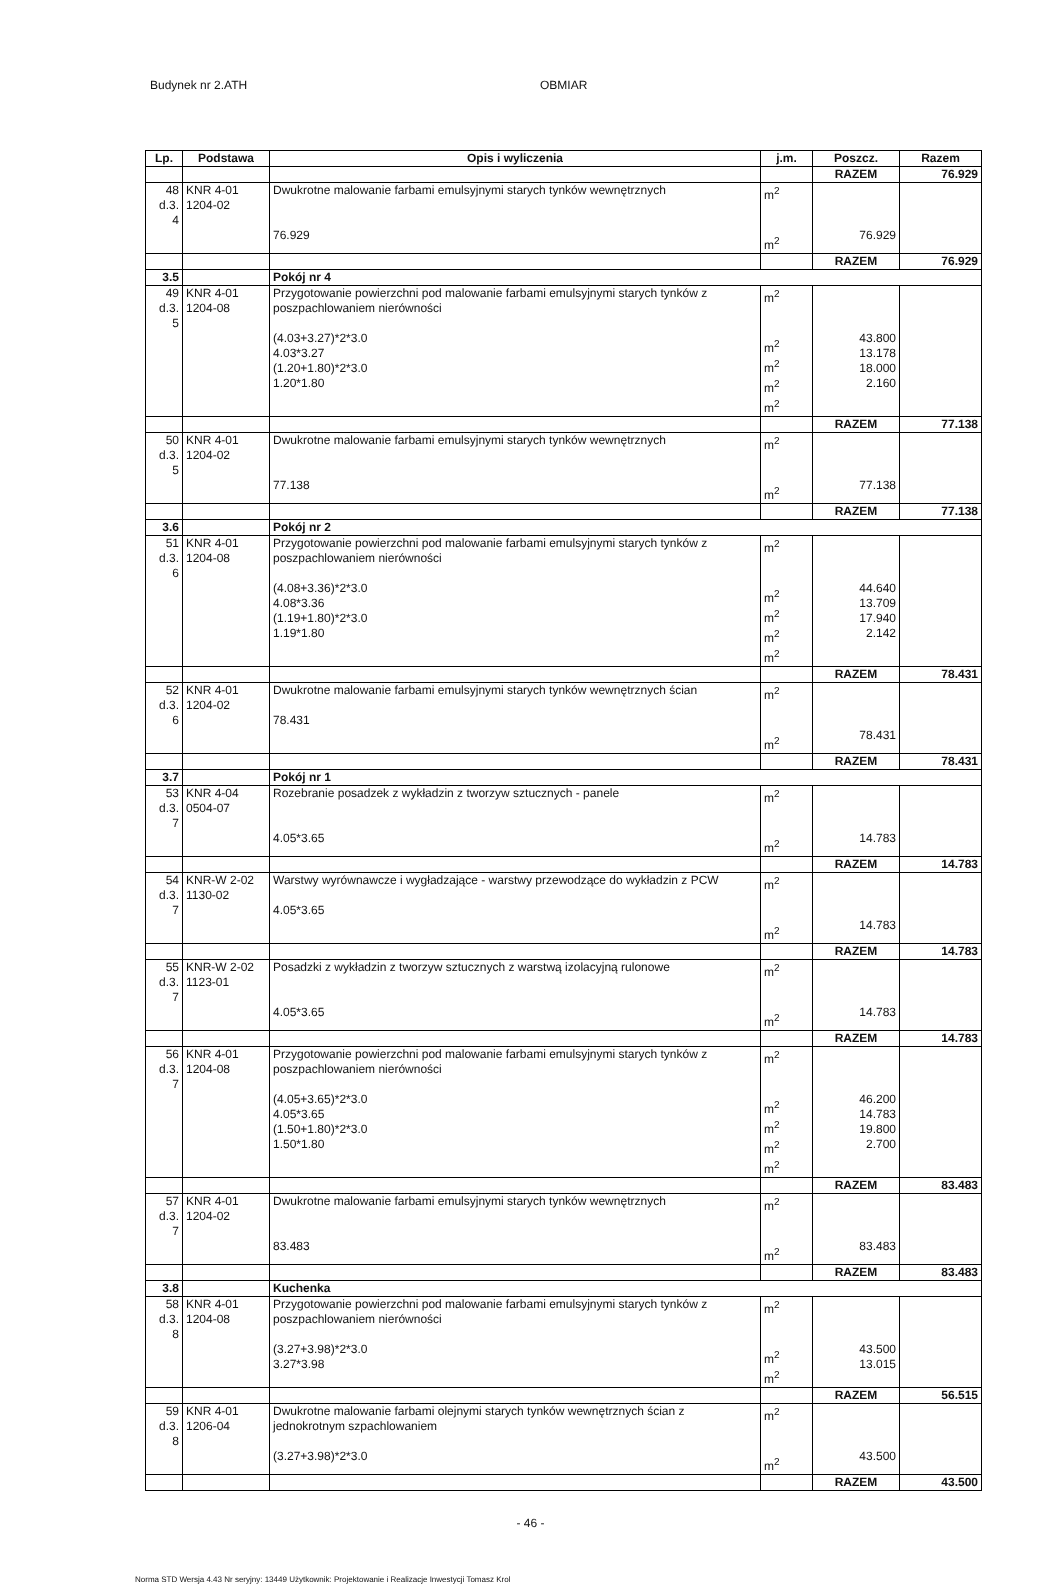Budynek nr 2.ATH OBMIAR
| Lp. | Podstawa | Opis i wyliczenia | j.m. | Poszcz. | Razem |
| --- | --- | --- | --- | --- | --- |
| | | | | RAZEM | 76.929 |
| 48 d.3. 4 | KNR 4-01 1204-02 | Dwukrotne malowanie farbami emulsyjnymi starych tynków wewnętrznych 76.929 | m<sup>2</sup> m<sup>2</sup> | 76.929 | |
| | | | | RAZEM | 76.929 |
| 3.5 | | Pokój nr 4 | | | |
| 49 d.3. 5 | KNR 4-01 1204-08 | Przygotowanie powierzchni pod malowanie farbami emulsyjnymi starych tynków z poszpachlowaniem nierówności (4.03+3.27)*2*3.0 4.03*3.27 (1.20+1.80)*2*3.0 1.20*1.80 | m<sup>2</sup> m<sup>2</sup> m<sup>2</sup> m<sup>2</sup> m<sup>2</sup> | 43.800 13.178 18.000 2.160 | |
| | | | | RAZEM | 77.138 |
| 50 d.3. 5 | KNR 4-01 1204-02 | Dwukrotne malowanie farbami emulsyjnymi starych tynków wewnętrznych 77.138 | m<sup>2</sup> m<sup>2</sup> | 77.138 | |
| | | | | RAZEM | 77.138 |
| 3.6 | | Pokój nr 2 | | | |
| 51 d.3. 6 | KNR 4-01 1204-08 | Przygotowanie powierzchni pod malowanie farbami emulsyjnymi starych tynków z poszpachlowaniem nierówności (4.08+3.36)*2*3.0 4.08*3.36 (1.19+1.80)*2*3.0 1.19*1.80 | m<sup>2</sup> m<sup>2</sup> m<sup>2</sup> m<sup>2</sup> m<sup>2</sup> | 44.640 13.709 17.940 2.142 | |
| | | | | RAZEM | 78.431 |
| 52 d.3. 6 | KNR 4-01 1204-02 | Dwukrotne malowanie farbami emulsyjnymi starych tynków wewnętrznych ścian 78.431 | m<sup>2</sup> m<sup>2</sup> | 78.431 | |
| | | | | RAZEM | 78.431 |
| 3.7 | | Pokój nr 1 | | | |
| 53 d.3. 7 | KNR 4-04 0504-07 | Rozebranie posadzek z wykładzin z tworzyw sztucznych - panele 4.05*3.65 | m<sup>2</sup> m<sup>2</sup> | 14.783 | |
| | | | | RAZEM | 14.783 |
| 54 d.3. 7 | KNR-W 2-02 1130-02 | Warstwy wyrównawcze i wygładzające - warstwy przewodzące do wykładzin z PCW 4.05*3.65 | m<sup>2</sup> m<sup>2</sup> | 14.783 | |
| | | | | RAZEM | 14.783 |
| 55 d.3. 7 | KNR-W 2-02 1123-01 | Posadzki z wykładzin z tworzyw sztucznych z warstwą izolacyjną rulonowe 4.05*3.65 | m<sup>2</sup> m<sup>2</sup> | 14.783 | |
| | | | | RAZEM | 14.783 |
| 56 d.3. 7 | KNR 4-01 1204-08 | Przygotowanie powierzchni pod malowanie farbami emulsyjnymi starych tynków z poszpachlowaniem nierówności (4.05+3.65)*2*3.0 4.05*3.65 (1.50+1.80)*2*3.0 1.50*1.80 | m<sup>2</sup> m<sup>2</sup> m<sup>2</sup> m<sup>2</sup> m<sup>2</sup> | 46.200 14.783 19.800 2.700 | |
| | | | | RAZEM | 83.483 |
| 57 d.3. 7 | KNR 4-01 1204-02 | Dwukrotne malowanie farbami emulsyjnymi starych tynków wewnętrznych 83.483 | m<sup>2</sup> m<sup>2</sup> | 83.483 | |
| | | | | RAZEM | 83.483 |
| 3.8 | | Kuchenka | | | |
| 58 d.3. 8 | KNR 4-01 1204-08 | Przygotowanie powierzchni pod malowanie farbami emulsyjnymi starych tynków z poszpachlowaniem nierówności (3.27+3.98)*2*3.0 3.27*3.98 | m<sup>2</sup> m<sup>2</sup> m<sup>2</sup> | 43.500 13.015 | |
| | | | | RAZEM | 56.515 |
| 59 d.3. 8 | KNR 4-01 1206-04 | Dwukrotne malowanie farbami olejnymi starych tynków wewnętrznych ścian z jednokrotnym szpachlowaniem (3.27+3.98)*2*3.0 | m<sup>2</sup> m<sup>2</sup> | 43.500 | |
| | | | | RAZEM | 43.500 |
- 46 -
Norma STD Wersja 4.43 Nr seryjny: 13449 Użytkownik: Projektowanie i Realizacje Inwestycji Tomasz Krol